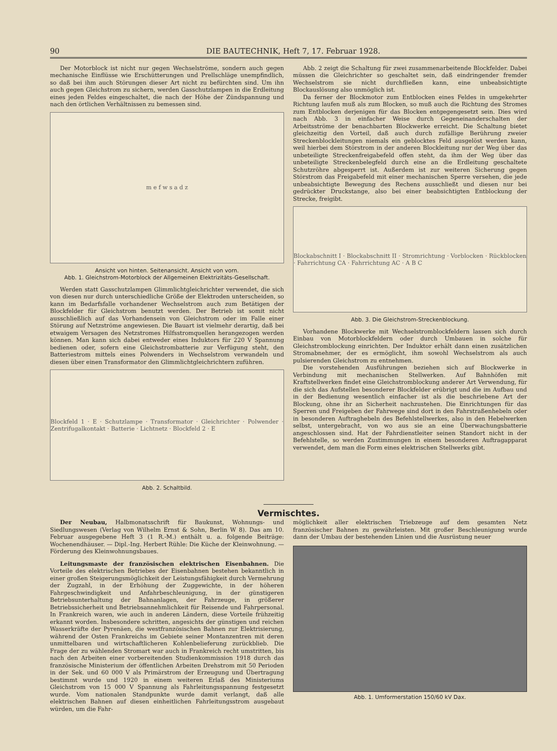90 DIE BAUTECHNIK, Heft 7, 17. Februar 1928.
Der Motorblock ist nicht nur gegen Wechselströme, sondern auch gegen mechanische Einflüsse wie Erschütterungen und Prellschläge unempfindlich, so daß bei ihm auch Störungen dieser Art nicht zu befürchten sind. Um ihn auch gegen Gleichstrom zu sichern, werden Gasschutzlampen in die Erdleitung eines jeden Feldes eingeschaltet, die nach der Höhe der Zündspannung und nach den örtlichen Verhältnissen zu bemessen sind.
m e f w s a d z
Ansicht von hinten. Seitenansicht. Ansicht von vorn.
Abb. 1. Gleichstrom-Motorblock der Allgemeinen Elektrizitäts-Gesellschaft.
Werden statt Gasschutzlampen Glimmlichtgleichrichter verwendet, die sich von diesen nur durch unterschiedliche Größe der Elektroden unterscheiden, so kann im Bedarfsfalle vorhandener Wechselstrom auch zum Betätigen der Blockfelder für Gleichstrom benutzt werden. Der Betrieb ist somit nicht ausschließlich auf das Vorhandensein von Gleichstrom oder im Falle einer Störung auf Netzströme angewiesen. Die Bauart ist vielmehr derartig, daß bei etwaigem Versagen des Netzstromes Hilfsstromquellen herangezogen werden können. Man kann sich dabei entweder eines Induktors für 220 V Spannung bedienen oder, sofern eine Gleichstrombatterie zur Verfügung steht, den Batteriestrom mittels eines Polwenders in Wechselstrom verwandeln und diesen über einen Transformator den Glimmlichtgleichrichtern zuführen.
Blockfeld 1 · E · Schutzlampe · Transformator · Gleichrichter · Polwender · Zentrifugalkontakt · Batterie · Lichtnetz · Blockfeld 2 · E
Abb. 2. Schaltbild.
Abb. 2 zeigt die Schaltung für zwei zusammenarbeitende Blockfelder. Dabei müssen die Gleichrichter so geschaltet sein, daß eindringender fremder Wechselstrom sie nicht durchfließen kann, eine unbeabsichtigte Blockauslösung also unmöglich ist.
Da ferner der Blockmotor zum Entblocken eines Feldes in umgekehrter Richtung laufen muß als zum Blocken, so muß auch die Richtung des Stromes zum Entblocken derjenigen für das Blocken entgegengesetzt sein. Dies wird nach Abb. 3 in einfacher Weise durch Gegeneinanderschalten der Arbeitsströme der benachbarten Blockwerke erreicht. Die Schaltung bietet gleichzeitig den Vorteil, daß auch durch zufällige Berührung zweier Streckenblockleitungen niemals ein geblocktes Feld ausgelöst werden kann, weil hierbei dem Störstrom in der anderen Blockleitung nur der Weg über das unbeteiligte Streckenfreigabefeld offen steht, da ihm der Weg über das unbeteiligte Streckenbelegfeld durch eine an die Erdleitung geschaltete Schutzröhre abgesperrt ist. Außerdem ist zur weiteren Sicherung gegen Störstrom das Freigabefeld mit einer mechanischen Sperre versehen, die jede unbeabsichtigte Bewegung des Rechens ausschließt und diesen nur bei gedrückter Druckstange, also bei einer beabsichtigten Entblockung der Strecke, freigibt.
Blockabschnitt I · Blockabschnitt II · Stromrichtung · Vorblocken · Rückblocken · Fahrrichtung CA · Fahrrichtung AC · A B C
Abb. 3. Die Gleichstrom-Streckenblockung.
Vorhandene Blockwerke mit Wechselstromblockfeldern lassen sich durch Einbau von Motorblockfeldern oder durch Umbauen in solche für Gleichstromblockung einrichten. Der Induktor erhält dann einen zusätzlichen Stromabnehmer, der es ermöglicht, ihm sowohl Wechselstrom als auch pulsierenden Gleichstrom zu entnehmen.
Die vorstehenden Ausführungen beziehen sich auf Blockwerke in Verbindung mit mechanischen Stellwerken. Auf Bahnhöfen mit Kraftstellwerken findet eine Gleichstromblockung anderer Art Verwendung, für die sich das Aufstellen besonderer Blockfelder erübrigt und die im Aufbau und in der Bedienung wesentlich einfacher ist als die beschriebene Art der Blockung, ohne ihr an Sicherheit nachzustehen. Die Einrichtungen für das Sperren und Freigeben der Fahrwege sind dort in den Fahrstraßenhebeln oder in besonderen Auftraghebeln des Befehlstellwerkes, also in den Hebelwerken selbst, untergebracht, von wo aus sie an eine Überwachungsbatterie angeschlossen sind. Hat der Fahrdienstleiter seinen Standort nicht in der Befehlstelle, so werden Zustimmungen in einem besonderen Auftragapparat verwendet, dem man die Form eines elektrischen Stellwerks gibt.
Vermischtes.
Der Neubau, Halbmonatsschrift für Baukunst, Wohnungs- und Siedlungswesen (Verlag von Wilhelm Ernst & Sohn, Berlin W 8). Das am 10. Februar ausgegebene Heft 3 (1 R.-M.) enthält u. a. folgende Beiträge: Wochenendhäuser. — Dipl.-Ing. Herbert Rühle: Die Küche der Kleinwohnung. — Förderung des Kleinwohnungsbaues.
Leitungsmaste der französischen elektrischen Eisenbahnen. Die Vorteile des elektrischen Betriebes der Eisenbahnen bestehen bekanntlich in einer großen Steigerungsmöglichkeit der Leistungsfähigkeit durch Vermehrung der Zugzahl, in der Erhöhung der Zuggewichte, in der höheren Fahrgeschwindigkeit und Anfahrbeschleunigung, in der günstigeren Betriebsunterhaltung der Bahnanlagen, der Fahrzeuge, in größerer Betriebssicherheit und Betriebsannehmlichkeit für Reisende und Fahrpersonal. In Frankreich waren, wie auch in anderen Ländern, diese Vorteile frühzeitig erkannt worden. Insbesondere schritten, angesichts der günstigen und reichen Wasserkräfte der Pyrenäen, die westfranzösischen Bahnen zur Elektrisierung, während der Osten Frankreichs im Gebiete seiner Montanzentren mit deren unmittelbaren und wirtschaftlicheren Kohlenbelieferung zurückblieb. Die Frage der zu wählenden Stromart war auch in Frankreich recht umstritten, bis nach den Arbeiten einer vorbereitenden Studienkommission 1918 durch das französische Ministerium der öffentlichen Arbeiten Drehstrom mit 50 Perioden in der Sek. und 60 000 V als Primärstrom der Erzeugung und Übertragung bestimmt wurde und 1920 in einem weiteren Erlaß des Ministeriums Gleichstrom von 15 000 V Spannung als Fahrleitungsspannung festgesetzt wurde. Vom nationalen Standpunkte wurde damit verlangt, daß alle elektrischen Bahnen auf diesen einheitlichen Fahrleitungsstrom ausgebaut würden, um die Fahr-
möglichkeit aller elektrischen Triebzeuge auf dem gesamten Netz französischer Bahnen zu gewährleisten. Mit großer Beschleunigung wurde dann der Umbau der bestehenden Linien und die Ausrüstung neuer
Abb. 1. Umformerstation 150/60 kV Dax.